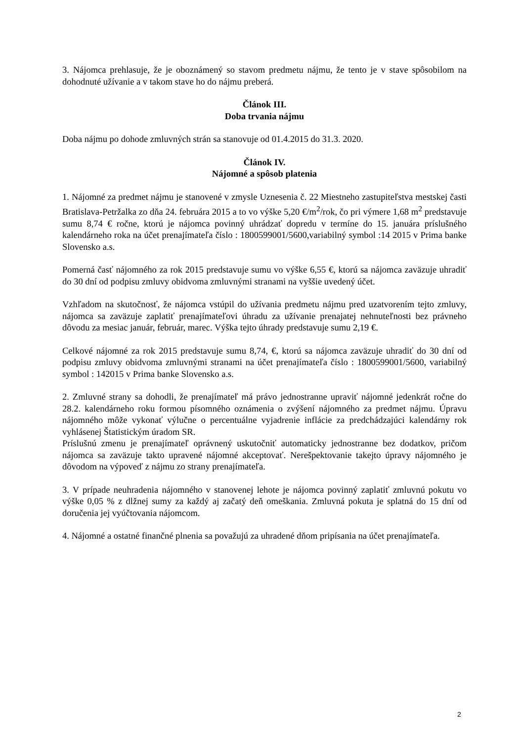3. Nájomca prehlasuje, že je oboznámený so stavom predmetu nájmu, že tento je v stave spôsobilom na dohodnuté užívanie a v takom stave ho do nájmu preberá.
Článok III.
Doba trvania nájmu
Doba nájmu po dohode zmluvných strán sa stanovuje od 01.4.2015 do 31.3. 2020.
Článok IV.
Nájomné a spôsob platenia
1. Nájomné za predmet nájmu je stanovené v zmysle Uznesenia č. 22 Miestneho zastupiteľstva mestskej časti Bratislava-Petržalka zo dňa 24. februára 2015 a to vo výške 5,20 €/m<sup>2</sup>/rok, čo pri výmere 1,68 m<sup>2</sup> predstavuje sumu 8,74 € ročne, ktorú je nájomca povinný uhrádzať dopredu v termíne do 15. januára príslušného kalendárneho roka na účet prenajímateľa číslo : 1800599001/5600,variabilný symbol :14 2015 v Prima banke Slovensko a.s.
Pomerná časť nájomného za rok 2015 predstavuje sumu vo výške 6,55 €, ktorú sa nájomca zaväzuje uhradiť do 30 dní od podpisu zmluvy obidvoma zmluvnými stranami na vyššie uvedený účet.
Vzhľadom na skutočnosť, že nájomca vstúpil do užívania predmetu nájmu pred uzatvorením tejto zmluvy, nájomca sa zaväzuje zaplatiť prenajímateľovi úhradu za užívanie prenajatej nehnuteľnosti bez právneho dôvodu za mesiac január, február, marec. Výška tejto úhrady predstavuje sumu 2,19 €.
Celkové nájomné za rok 2015 predstavuje sumu 8,74, €, ktorú sa nájomca zaväzuje uhradiť do 30 dní od podpisu zmluvy obidvoma zmluvnými stranami na účet prenajímateľa číslo : 1800599001/5600, variabilný symbol : 142015 v Prima banke Slovensko a.s.
2. Zmluvné strany sa dohodli, že prenajímateľ má právo jednostranne upraviť nájomné jedenkrát ročne do 28.2. kalendárneho roku formou písomného oznámenia o zvýšení nájomného za predmet nájmu. Úpravu nájomného môže vykonať výlučne o percentuálne vyjadrenie inflácie za predchádzajúci kalendárny rok vyhlásenej Štatistickým úradom SR.
Príslušnú zmenu je prenajímateľ oprávnený uskutočniť automaticky jednostranne bez dodatkov, pričom nájomca sa zaväzuje takto upravené nájomné akceptovať. Nerešpektovanie takejto úpravy nájomného je dôvodom na výpoveď z nájmu zo strany prenajímateľa.
3. V prípade neuhradenia nájomného v stanovenej lehote je nájomca povinný zaplatiť zmluvnú pokutu vo výške 0,05 % z dlžnej sumy za každý aj začatý deň omeškania. Zmluvná pokuta je splatná do 15 dní od doručenia jej vyúčtovania nájomcom.
4. Nájomné a ostatné finančné plnenia sa považujú za uhradené dňom pripísania na účet prenajímateľa.
2